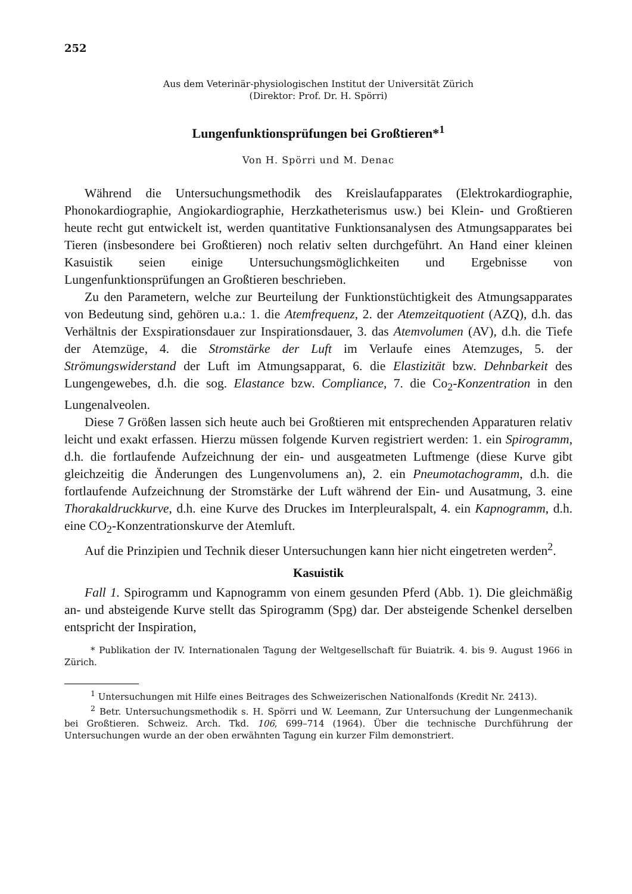252
Aus dem Veterinär-physiologischen Institut der Universität Zürich
(Direktor: Prof. Dr. H. Spörri)
Lungenfunktionsprüfungen bei Großtieren*<sup>1</sup>
Von H. Spörri und M. Denac
Während die Untersuchungsmethodik des Kreislaufapparates (Elektrokardiographie, Phonokardiographie, Angiokardiographie, Herzkatheterismus usw.) bei Klein- und Großtieren heute recht gut entwickelt ist, werden quantitative Funktionsanalysen des Atmungsapparates bei Tieren (insbesondere bei Großtieren) noch relativ selten durchgeführt. An Hand einer kleinen Kasuistik seien einige Untersuchungsmöglichkeiten und Ergebnisse von Lungenfunktionsprüfungen an Großtieren beschrieben.
Zu den Parametern, welche zur Beurteilung der Funktionstüchtigkeit des Atmungsapparates von Bedeutung sind, gehören u.a.: 1. die Atemfrequenz, 2. der Atemzeitquotient (AZQ), d.h. das Verhältnis der Exspirationsdauer zur Inspirationsdauer, 3. das Atemvolumen (AV), d.h. die Tiefe der Atemzüge, 4. die Stromstärke der Luft im Verlaufe eines Atemzuges, 5. der Strömungswiderstand der Luft im Atmungsapparat, 6. die Elastizität bzw. Dehnbarkeit des Lungengewebes, d.h. die sog. Elastance bzw. Compliance, 7. die Co<sub>2</sub>-Konzentration in den Lungenalveolen.
Diese 7 Größen lassen sich heute auch bei Großtieren mit entsprechenden Apparaturen relativ leicht und exakt erfassen. Hierzu müssen folgende Kurven registriert werden: 1. ein Spirogramm, d.h. die fortlaufende Aufzeichnung der ein- und ausgeatmeten Luftmenge (diese Kurve gibt gleichzeitig die Änderungen des Lungenvolumens an), 2. ein Pneumotachogramm, d.h. die fortlaufende Aufzeichnung der Stromstärke der Luft während der Ein- und Ausatmung, 3. eine Thorakaldruckkurve, d.h. eine Kurve des Druckes im Interpleuralspalt, 4. ein Kapnogramm, d.h. eine CO<sub>2</sub>-Konzentrationskurve der Atemluft.
Auf die Prinzipien und Technik dieser Untersuchungen kann hier nicht eingetreten werden<sup>2</sup>.
Kasuistik
Fall 1. Spirogramm und Kapnogramm von einem gesunden Pferd (Abb. 1). Die gleichmäßig an- und absteigende Kurve stellt das Spirogramm (Spg) dar. Der absteigende Schenkel derselben entspricht der Inspiration,
* Publikation der IV. Internationalen Tagung der Weltgesellschaft für Buiatrik. 4. bis 9. August 1966 in Zürich.
<sup>1</sup> Untersuchungen mit Hilfe eines Beitrages des Schweizerischen Nationalfonds (Kredit Nr. 2413).
<sup>2</sup> Betr. Untersuchungsmethodik s. H. Spörri und W. Leemann, Zur Untersuchung der Lungenmechanik bei Großtieren. Schweiz. Arch. Tkd. 106, 699–714 (1964). Über die technische Durchführung der Untersuchungen wurde an der oben erwähnten Tagung ein kurzer Film demonstriert.